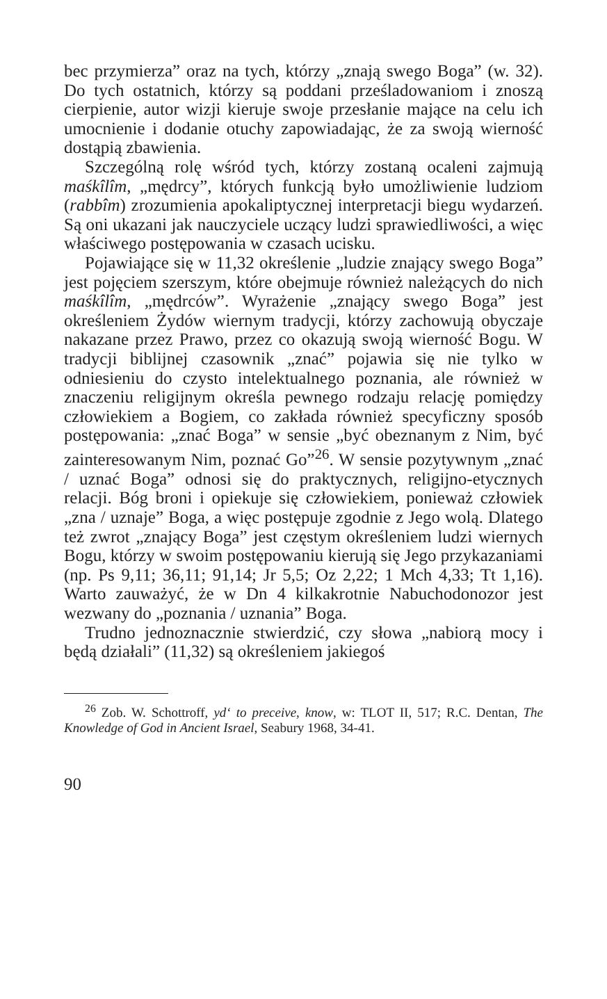bec przymierza” oraz na tych, którzy „znają swego Boga” (w. 32). Do tych ostatnich, którzy są poddani prześladowaniom i znoszą cierpienie, autor wizji kieruje swoje przesłanie mające na celu ich umocnienie i dodanie otuchy zapowiadając, że za swoją wierność dostąpią zbawienia.
Szczególną rolę wśród tych, którzy zostaną ocaleni zajmują maśkîlîm, „mędrcy”, których funkcją było umożliwienie ludziom (rabbîm) zrozumienia apokaliptycznej interpretacji biegu wydarzeń. Są oni ukazani jak nauczyciele uczący ludzi sprawiedliwości, a więc właściwego postępowania w czasach ucisku.
Pojawiające się w 11,32 określenie „ludzie znający swego Boga” jest pojęciem szerszym, które obejmuje również należących do nich maśkîlîm, „mędrców”. Wyrażenie „znający swego Boga” jest określeniem Żydów wiernym tradycji, którzy zachowują obyczaje nakazane przez Prawo, przez co okazują swoją wierność Bogu. W tradycji biblijnej czasownik „znać” pojawia się nie tylko w odniesieniu do czysto intelektualnego poznania, ale również w znaczeniu religijnym określa pewnego rodzaju relację pomiędzy człowiekiem a Bogiem, co zakłada również specyficzny sposób postępowania: „znać Boga” w sensie „być obeznanym z Nim, być zainteresowanym Nim, poznać Go”<sup>26</sup>. W sensie pozytywnym „znać / uznać Boga” odnosi się do praktycznych, religijno-etycznych relacji. Bóg broni i opiekuje się człowiekiem, ponieważ człowiek „zna / uznaje” Boga, a więc postępuje zgodnie z Jego wolą. Dlatego też zwrot „znający Boga” jest częstym określeniem ludzi wiernych Bogu, którzy w swoim postępowaniu kierują się Jego przykazaniami (np. Ps 9,11; 36,11; 91,14; Jr 5,5; Oz 2,22; 1 Mch 4,33; Tt 1,16). Warto zauważyć, że w Dn 4 kilkakrotnie Nabuchodonozor jest wezwany do „poznania / uznania” Boga.
Trudno jednoznacznie stwierdzić, czy słowa „nabiorą mocy i będą działali” (11,32) są określeniem jakiegoś
<sup>26</sup> Zob. W. Schottroff, yd‘ to preceive, know, w: TLOT II, 517; R.C. Dentan, The Knowledge of God in Ancient Israel, Seabury 1968, 34-41.
90